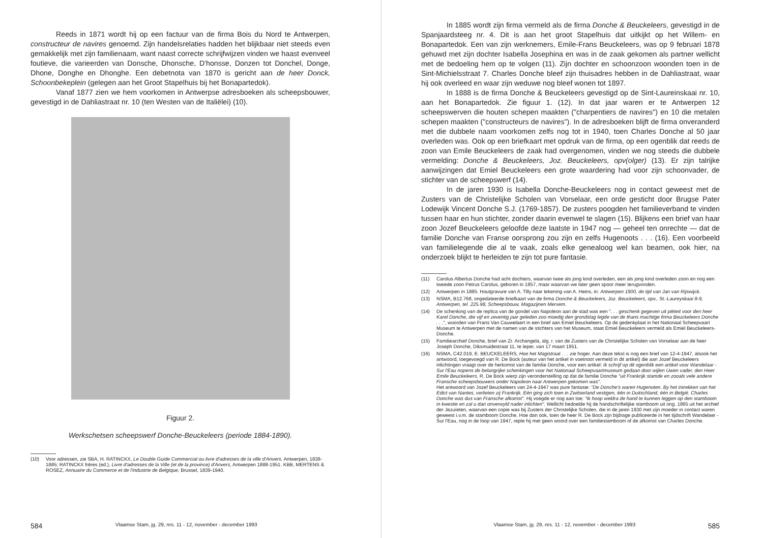Reeds in 1871 wordt hij op een factuur van de firma Bois du Nord te Antwerpen, constructeur de navires genoemd. Zijn handelsrelaties hadden het blijkbaar niet steeds even gemakkelijk met zijn familienaam, want naast correcte schrijfwijzen vinden we haast evenveel foutieve, die varieerden van Donsche, Dhonsche, D'honsse, Donzen tot Donchel, Donge, Dhone, Donghe en Dhonghe. Een debetnota van 1870 is gericht aan de heer Donck, Schoonbekeplein (gelegen aan het Groot Stapelhuis bij het Bonapartedok).
Vanaf 1877 zien we hem voorkomen in Antwerpse adresboeken als scheepsbouwer, gevestigd in de Dahliastraat nr. 10 (ten Westen van de Italiëlei) (10).
Figuur 2.
Werkschetsen scheepswerf Donche-Beuckeleers (periode 1884-1890).
(10) Voor adressen, zie SBA, H. RATINCKX, Le Double Guide Commercial ou livre d'adresses de la ville d'Anvers. Antwerpen, 1838-1885; RATINCKX frères (ed.), Livre d'adresses de la Ville (et de la province) d'Anvers, Antwerpen 1888-1951. KBB, MERTENS & ROSEZ, Annuaire du Commerce et de l'industrie de Belgique, Brussel, 1839-1940.
584 Vlaamse Stam, jg. 29, nrs. 11 - 12, november - december 1993
In 1885 wordt zijn firma vermeld als de firma Donche & Beuckeleers, gevestigd in de Spanjaardsteeg nr. 4. Dit is aan het groot Stapelhuis dat uitkijkt op het Willem- en Bonapartedok. Een van zijn werknemers, Emile-Frans Beuckeleers, was op 9 februari 1878 gehuwd met zijn dochter Isabella Josephina en was in de zaak gekomen als partner wellicht met de bedoeling hem op te volgen (11). Zijn dochter en schoonzoon woonden toen in de Sint-Michielsstraat 7. Charles Donche bleef zijn thuisadres hebben in de Dahliastraat, waar hij ook overleed en waar zijn weduwe nog bleef wonen tot 1897.
In 1888 is de firma Donche & Beuckeleers gevestigd op de Sint-Laureinskaai nr. 10, aan het Bonapartedok. Zie figuur 1. (12). In dat jaar waren er te Antwerpen 12 scheepswerven die houten schepen maakten ("charpentiers de navires") en 10 die metalen schepen maakten ("constructeurs de navires"). In de adresboeken blijft de firma onveranderd met die dubbele naam voorkomen zelfs nog tot in 1940, toen Charles Donche al 50 jaar overleden was. Ook op een briefkaart met opdruk van de firma, op een ogenblik dat reeds de zoon van Emile Beuckeleers de zaak had overgenomen, vinden we nog steeds die dubbele vermelding: Donche & Beuckeleers, Joz. Beuckeleers, opv(olger) (13). Er zijn talrijke aanwijzingen dat Emiel Beuckeleers een grote waardering had voor zijn schoonvader, de stichter van de scheepswerf (14).
In de jaren 1930 is Isabella Donche-Beuckeleers nog in contact geweest met de Zusters van de Christelijke Scholen van Vorselaar, een orde gesticht door Brugse Pater Lodewijk Vincent Donche S.J. (1769-1857). De zusters poogden het familieverband te vinden tussen haar en hun stichter, zonder daarin evenwel te slagen (15). Blijkens een brief van haar zoon Jozef Beuckeleers geloofde deze laatste in 1947 nog — geheel ten onrechte — dat de familie Donche van Franse oorsprong zou zijn en zelfs Hugenoots . . . (16). Een voorbeeld van familielegende die al te vaak, zoals elke genealoog wel kan beamen, ook hier, na onderzoek blijkt te herleiden te zijn tot pure fantasie.
(11) Carolus Albertus Donche had acht dochters, waarvan twee als jong kind overleden, een als jong kind overleden zoon en nog een tweede zoon Petrus Carolus, geboren in 1857, maar waarvan we later geen spoor meer terugvonden.
(12) Antwerpen in 1885. Houtgravure van A. Tilly naar tekening van A. Heins, in: Antwerpen 1900, de tijd van Jan van Rijswijck.
(13) NSMA, B12.768, ongedateerde briefkaart van de firma Donche & Beuckeleers, Joz. Beuckeleers, opv., St.-Laureyskaai 8-9, Antwerpen, tel. 225.98, Scheepsbouw, Magazijnen Merxem.
(14) De schenking van de replica van de gondel van Napoleon aan de stad was een ". . . geschenk gegeven uit piëteit voor den heer Karel Donche, die vijf en zeventig jaar geleden zoo moedig den grondslag legde van de thans machtige firma Beuckeleers Donche . . .", woorden van Frans Van Cauwelaert in een brief aan Emiel Beuckeleers. Op de gedenkplaat in het Nationaal Scheepvaart Museum te Antwerpen met de namen van de stichters van het Museum, staat Emiel Beuckeleers vermeld als Emiel Beuckeleers-Donche.
(15) Familiearchief Donche, brief van Zr. Archangela, alg. r. van de Zusters van de Christelijke Scholen van Vorselaar aan de heer Joseph Donche, Diksmuidestraat 11, te Ieper, van 17 maart 1951.
(16) NSMA, C42.019, E. BEUCKELEERS, Hoe het Magistraat . . . zie hoger. Aan deze tekst is nog een brief van 12-4-1947, alsook het antwoord, toegevoegd van R. De Bock (auteur van het artikel in voetnoot vermeld in dit artikel) die aan Jozef Beuckeleers inlichtingen vraagt over de herkomst van de familie Donche, voor een artikel: Ik schrijf op dit ogenblik een artikel voor Wandelaar - Sur l'Eau nopens de belangrijke schenkingen voor het Nationaal Scheepvaartmuseum gedaan door wijlen Uwen vader, den Heer Emile Beuckeleers. R. De Bock wierp zijn veronderstelling op dat de familie Donche "uit Frankrijk stamde en zooals vele andere Fransche scheepsbouwers onder Napoleon naar Antwerpen gekomen was".
Het antwoord van Jozef Beuckeleers van 24-4-1947 was pure fantasie: "De Donche's waren Hugenoten. By het intrekken van het Edict van Nantes, verlieten zij Frankrijk. Eén ging zich toen in Zwitserland vestigen, één in Duitschland, één in België. Charles Donche was dus van Fransche afkomst". Hij voegde er nog aan toe: "Ik hoop weldra de hand te kunnen leggen op den stamboom in kwestie en zal u dan onverwyld nader inlichten". Wellicht bedoelde hij de handschriftelijke stamboom uit ong. 1865 uit het archief der Jezuïeten, waarvan een copie was bij Zusters der Christelijke Scholen, die in de jaren 1930 met zijn moeder in contact waren geweest i.v.m. de stamboom Donche. Hoe dan ook, toen de heer R. De Bock zijn bijdrage publiceerde in het tijdschrift Wandelaer - Sur l'Eau, nog in de loop van 1947, repte hij met geen woord over een familiestamboom of de afkomst van Charles Donche.
Vlaamse Stam, jg. 29, nrs. 11 - 12, november - december 1993 585